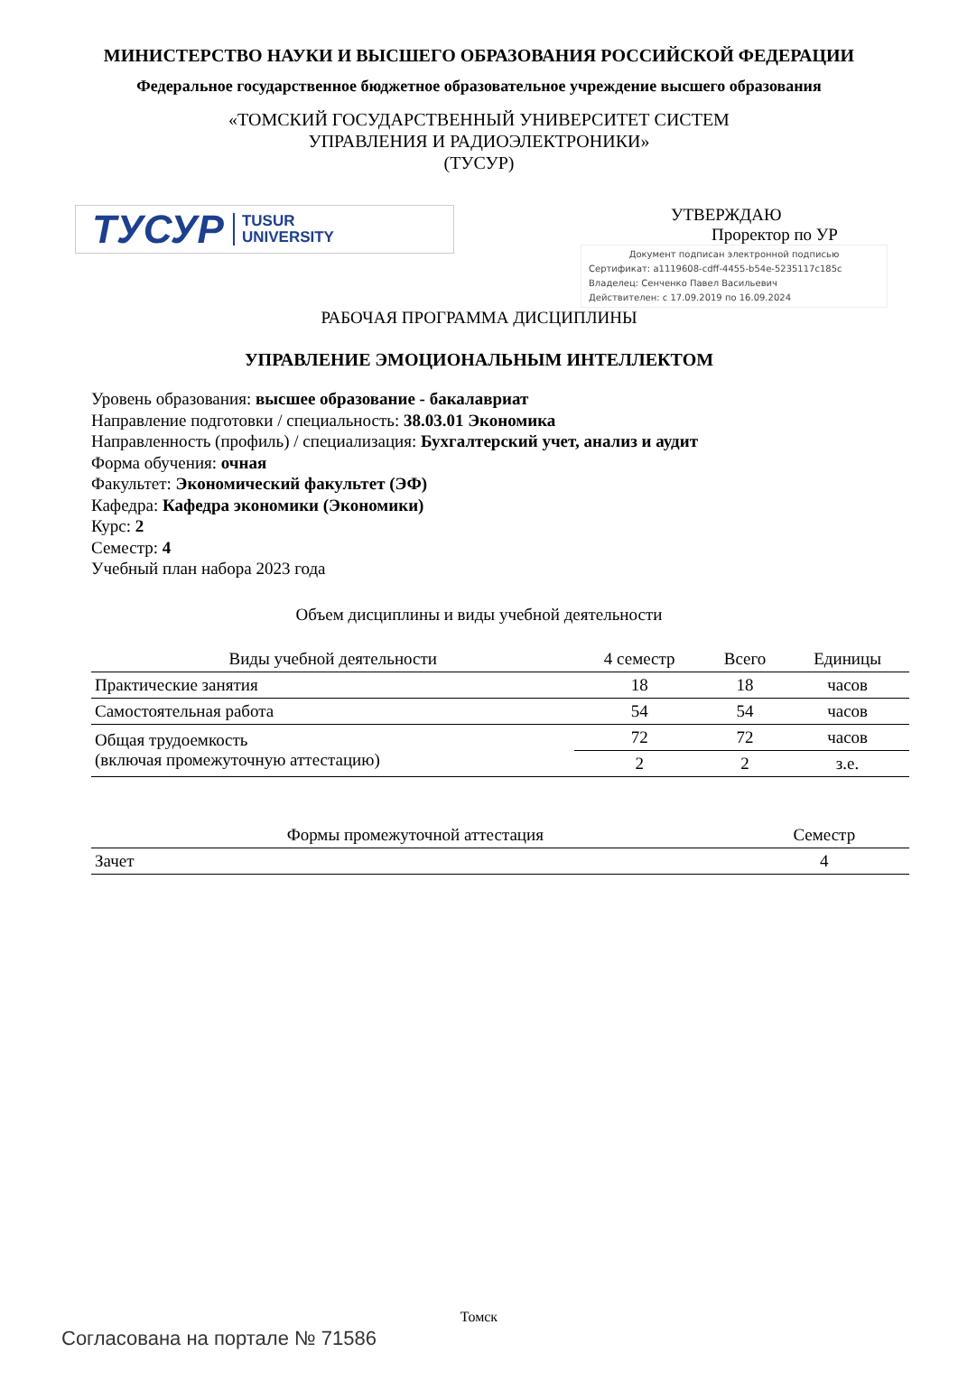МИНИСТЕРСТВО НАУКИ И ВЫСШЕГО ОБРАЗОВАНИЯ РОССИЙСКОЙ ФЕДЕРАЦИИ
Федеральное государственное бюджетное образовательное учреждение высшего образования
«ТОМСКИЙ ГОСУДАРСТВЕННЫЙ УНИВЕРСИТЕТ СИСТЕМ
УПРАВЛЕНИЯ И РАДИОЭЛЕКТРОНИКИ»
(ТУСУР)
ТУСУР TUSUR
UNIVERSITY
УТВЕРЖДАЮ
Проректор по УР
Документ подписан электронной подписью
Сертификат: a1119608-cdff-4455-b54e-5235117c185c
Владелец: Сенченко Павел Васильевич
Действителен: с 17.09.2019 по 16.09.2024
РАБОЧАЯ ПРОГРАММА ДИСЦИПЛИНЫ
УПРАВЛЕНИЕ ЭМОЦИОНАЛЬНЫМ ИНТЕЛЛЕКТОМ
Уровень образования: высшее образование - бакалавриат
Направление подготовки / специальность: 38.03.01 Экономика
Направленность (профиль) / специализация: Бухгалтерский учет, анализ и аудит
Форма обучения: очная
Факультет: Экономический факультет (ЭФ)
Кафедра: Кафедра экономики (Экономики)
Курс: 2
Семестр: 4
Учебный план набора 2023 года
Объем дисциплины и виды учебной деятельности
| Виды учебной деятельности | 4 семестр | Всего | Единицы |
| --- | --- | --- | --- |
| Практические занятия | 18 | 18 | часов |
| Самостоятельная работа | 54 | 54 | часов |
| Общая трудоемкость (включая промежуточную аттестацию) | 72 | 72 | часов |
| | 2 | 2 | з.е. |
| Формы промежуточной аттестация | Семестр |
| --- | --- |
| Зачет | 4 |
Томск
Согласована на портале № 71586